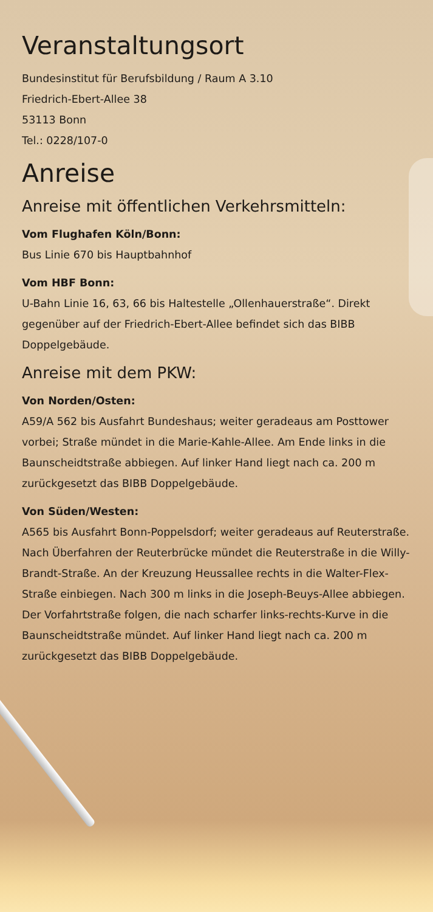Veranstaltungsort
Bundesinstitut für Berufsbildung / Raum A 3.10
Friedrich-Ebert-Allee 38
53113 Bonn
Tel.: 0228/107-0
Anreise
Anreise mit öffentlichen Verkehrsmitteln:
Vom Flughafen Köln/Bonn:
Bus Linie 670 bis Hauptbahnhof
Vom HBF Bonn:
U-Bahn Linie 16, 63, 66 bis Haltestelle „Ollenhauerstraße“. Direkt gegenüber auf der Friedrich-Ebert-Allee befindet sich das BIBB Doppelgebäude.
Anreise mit dem PKW:
Von Norden/Osten:
A59/A 562 bis Ausfahrt Bundeshaus; weiter geradeaus am Posttower vorbei; Straße mündet in die Marie-Kahle-Allee. Am Ende links in die Baunscheidtstraße abbiegen. Auf linker Hand liegt nach ca. 200 m zurückgesetzt das BIBB Doppelgebäude.
Von Süden/Westen:
A565 bis Ausfahrt Bonn-Poppelsdorf; weiter geradeaus auf Reuterstraße. Nach Überfahren der Reuterbrücke mündet die Reuterstraße in die Willy-Brandt-Straße. An der Kreuzung Heussallee rechts in die Walter-Flex-Straße einbiegen. Nach 300 m links in die Joseph-Beuys-Allee abbiegen. Der Vorfahrtstraße folgen, die nach scharfer links-rechts-Kurve in die Baunscheidtstraße mündet. Auf linker Hand liegt nach ca. 200 m zurückgesetzt das BIBB Doppelgebäude.